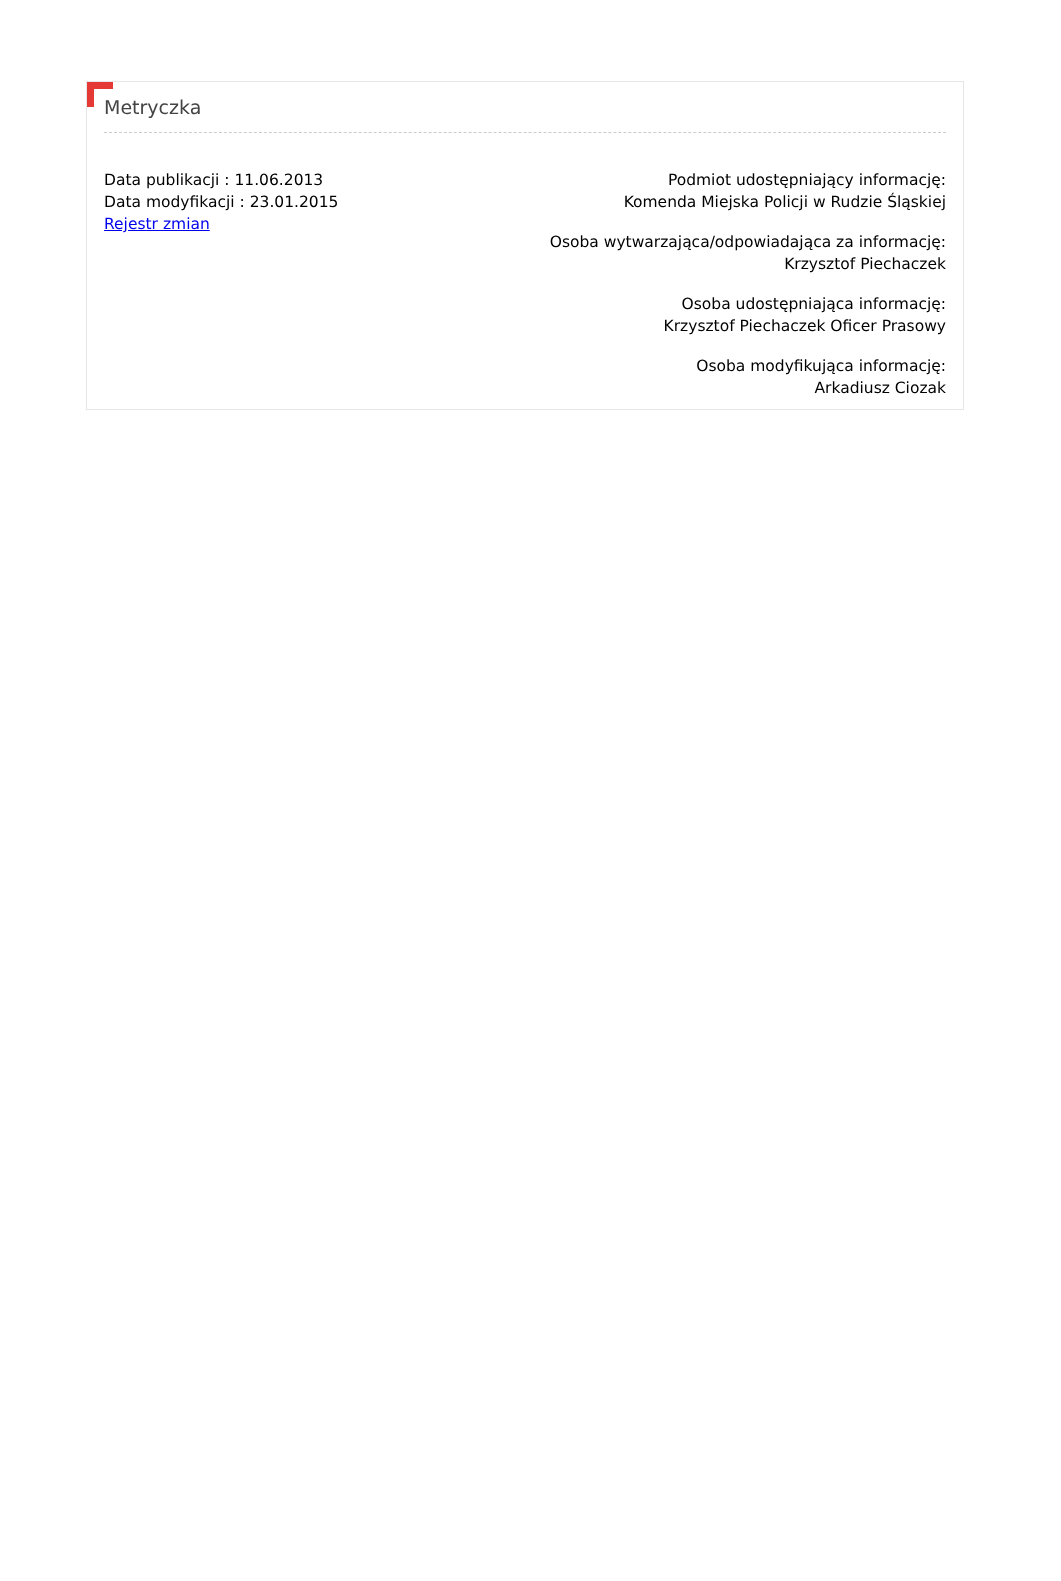Metryczka
Data publikacji : 11.06.2013
Data modyfikacji : 23.01.2015
Rejestr zmian
Podmiot udostępniający informację:
Komenda Miejska Policji w Rudzie Śląskiej
Osoba wytwarzająca/odpowiadająca za informację:
Krzysztof Piechaczek
Osoba udostępniająca informację:
Krzysztof Piechaczek Oficer Prasowy
Osoba modyfikująca informację:
Arkadiusz Ciozak